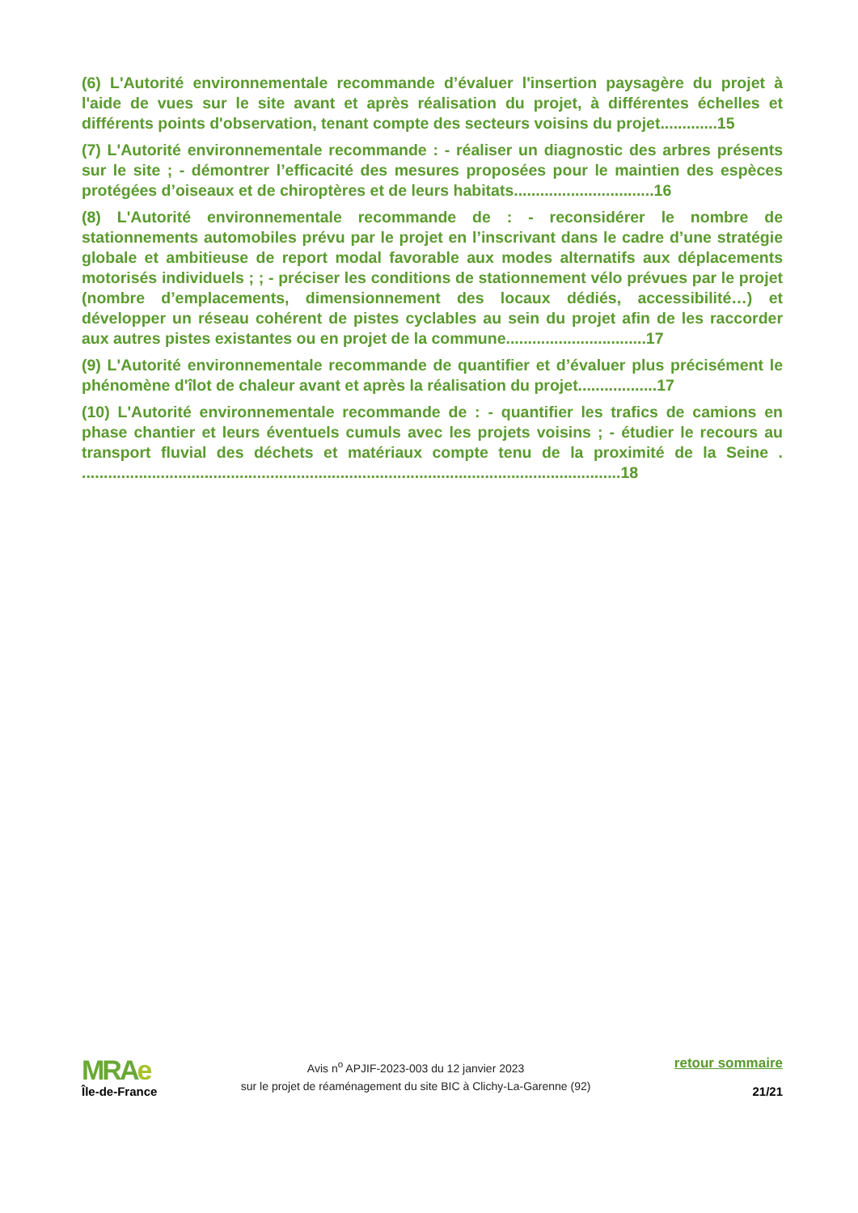(6) L'Autorité environnementale recommande d’évaluer l'insertion paysagère du projet à l'aide de vues sur le site avant et après réalisation du projet, à différentes échelles et différents points d'observation, tenant compte des secteurs voisins du projet.............15
(7) L'Autorité environnementale recommande : - réaliser un diagnostic des arbres présents sur le site ; - démontrer l’efficacité des mesures proposées pour le maintien des espèces protégées d’oiseaux et de chiroptères et de leurs habitats................................16
(8) L'Autorité environnementale recommande de : - reconsidérer le nombre de stationnements automobiles prévu par le projet en l’inscrivant dans le cadre d’une stratégie globale et ambitieuse de report modal favorable aux modes alternatifs aux déplacements motorisés individuels ; ; - préciser les conditions de stationnement vélo prévues par le projet (nombre d’emplacements, dimensionnement des locaux dédiés, accessibilité…) et développer un réseau cohérent de pistes cyclables au sein du projet afin de les raccorder aux autres pistes existantes ou en projet de la commune................................17
(9) L'Autorité environnementale recommande de quantifier et d’évaluer plus précisément le phénomène d'îlot de chaleur avant et après la réalisation du projet..................17
(10) L'Autorité environnementale recommande de : - quantifier les trafics de camions en phase chantier et leurs éventuels cumuls avec les projets voisins ; - étudier le recours au transport fluvial des déchets et matériaux compte tenu de la proximité de la Seine . ...........................................................................................................................18
MRAe
Île-de-France
Avis n<sup>o</sup> APJIF-2023-003 du 12 janvier 2023
sur le projet de réaménagement du site BIC à Clichy-La-Garenne (92)
retour sommaire
21/21